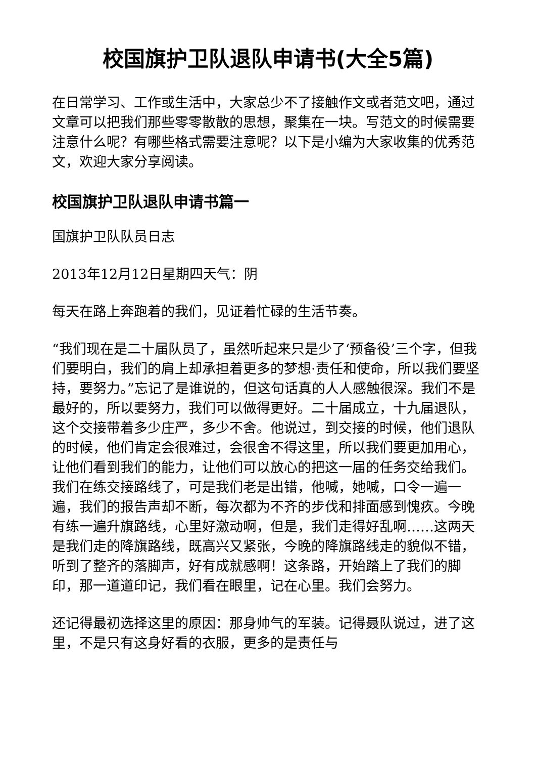校国旗护卫队退队申请书(大全5篇)
在日常学习、工作或生活中，大家总少不了接触作文或者范文吧，通过文章可以把我们那些零零散散的思想，聚集在一块。写范文的时候需要注意什么呢？有哪些格式需要注意呢？以下是小编为大家收集的优秀范文，欢迎大家分享阅读。
校国旗护卫队退队申请书篇一
国旗护卫队队员日志
2013年12月12日星期四天气：阴
每天在路上奔跑着的我们，见证着忙碌的生活节奏。
“我们现在是二十届队员了，虽然听起来只是少了‘预备役’三个字，但我们要明白，我们的肩上却承担着更多的梦想·责任和使命，所以我们要坚持，要努力。”忘记了是谁说的，但这句话真的人人感触很深。我们不是最好的，所以要努力，我们可以做得更好。二十届成立，十九届退队，这个交接带着多少庄严，多少不舍。他说过，到交接的时候，他们退队的时候，他们肯定会很难过，会很舍不得这里，所以我们要更加用心，让他们看到我们的能力，让他们可以放心的把这一届的任务交给我们。我们在练交接路线了，可是我们老是出错，他喊，她喊，口令一遍一遍，我们的报告声却不断，每次都为不齐的步伐和排面感到愧疚。今晚有练一遍升旗路线，心里好激动啊，但是，我们走得好乱啊……这两天是我们走的降旗路线，既高兴又紧张，今晚的降旗路线走的貌似不错，听到了整齐的落脚声，好有成就感啊！这条路，开始踏上了我们的脚印，那一道道印记，我们看在眼里，记在心里。我们会努力。
还记得最初选择这里的原因：那身帅气的军装。记得聂队说过，进了这里，不是只有这身好看的衣服，更多的是责任与